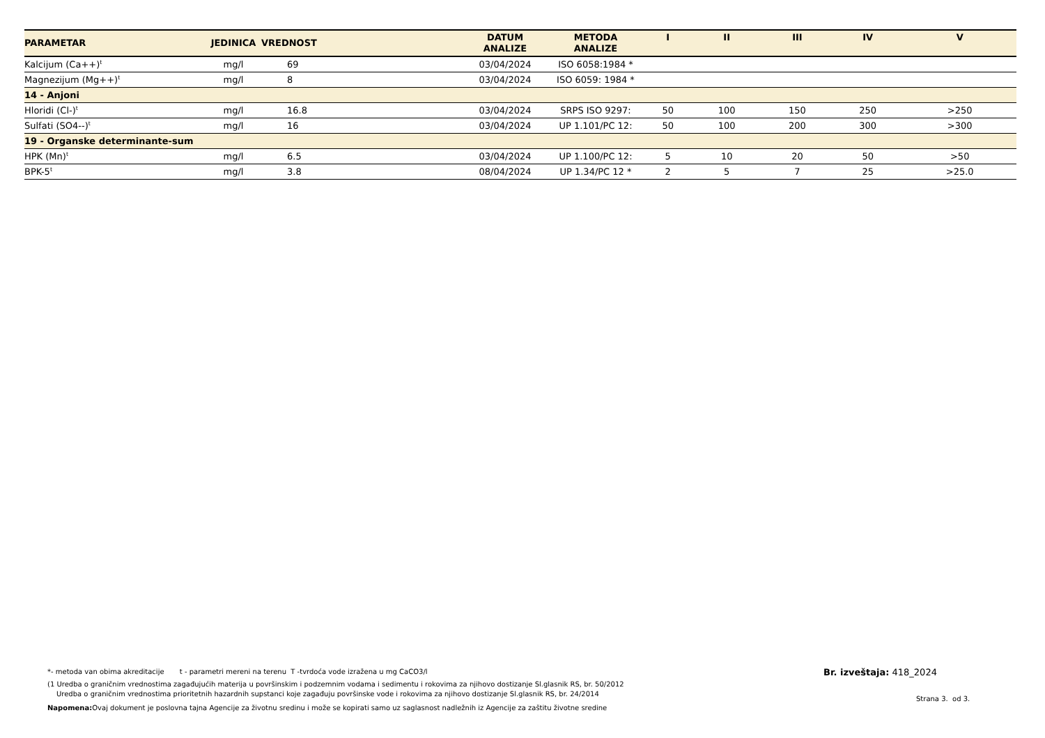| PARAMETAR | JEDINICA | VREDNOST | DATUM ANALIZE | METODA ANALIZE | I | II | III | IV | V |
| --- | --- | --- | --- | --- | --- | --- | --- | --- | --- |
| Kalcijum (Ca++)<sup>t</sup> | mg/l | 69 | 03/04/2024 | ISO 6058:1984 * | | | | | |
| Magnezijum (Mg++)<sup>t</sup> | mg/l | 8 | 03/04/2024 | ISO 6059: 1984 * | | | | | |
| 14 - Anjoni | | | | | | | | | |
| Hloridi (Cl-)<sup>t</sup> | mg/l | 16.8 | 03/04/2024 | SRPS ISO 9297: | 50 | 100 | 150 | 250 | >250 |
| Sulfati (SO4--)<sup>t</sup> | mg/l | 16 | 03/04/2024 | UP 1.101/PC 12: | 50 | 100 | 200 | 300 | >300 |
| 19 - Organske determinante-sum | | | | | | | | | |
| HPK (Mn)<sup>t</sup> | mg/l | 6.5 | 03/04/2024 | UP 1.100/PC 12: | 5 | 10 | 20 | 50 | >50 |
| BPK-5<sup>t</sup> | mg/l | 3.8 | 08/04/2024 | UP 1.34/PC 12 * | 2 | 5 | 7 | 25 | >25.0 |
*- metoda van obima akreditacije t - parametri mereni na terenu T -tvrdoća vode izražena u mg CaCO3/l
(1 Uredba o graničnim vrednostima zagađujućih materija u površinskim i podzemnim vodama i sedimentu i rokovima za njihovo dostizanje Sl.glasnik RS, br. 50/2012
Uredba o graničnim vrednostima prioritetnih hazardnih supstanci koje zagađuju površinske vode i rokovima za njihovo dostizanje Sl.glasnik RS, br. 24/2014
Napomena: Ovaj dokument je poslovna tajna Agencije za životnu sredinu i može se kopirati samo uz saglasnost nadležnih iz Agencije za zaštitu životne sredine
Br. izveštaja: 418_2024
Strana 3. od 3.